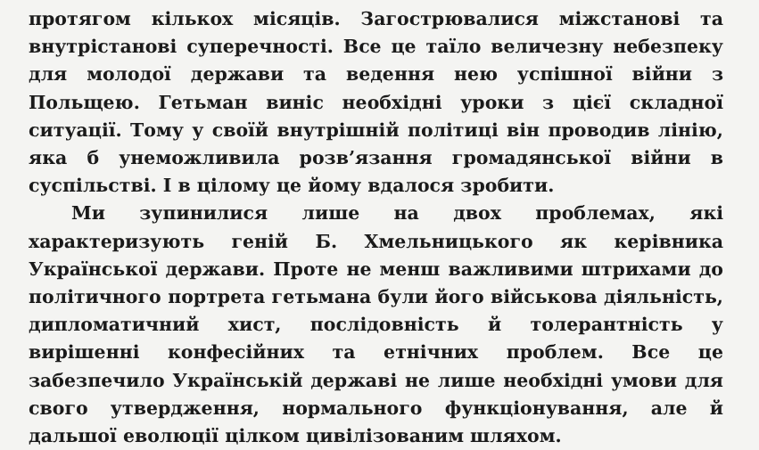протягом кількох місяців. Загострювалися міжстанові та внутрістанові суперечності. Все це таїло величезну небезпеку для молодої держави та ведення нею успішної війни з Польщею. Гетьман виніс необхідні уроки з цієї складної ситуації. Тому у своїй внутрішній політиці він проводив лінію, яка б унеможливила розв’язання громадянської війни в суспільстві. І в цілому це йому вдалося зробити.
Ми зупинилися лише на двох проблемах, які характеризують геній Б. Хмельницького як керівника Української держави. Проте не менш важливими штрихами до політичного портрета гетьмана були його військова діяльність, дипломатичний хист, послідовність й толерантність у вирішенні конфесійних та етнічних проблем. Все це забезпечило Українській державі не лише необхідні умови для свого утвердження, нормального функціонування, але й дальшої еволюції цілком цивілізованим шляхом.